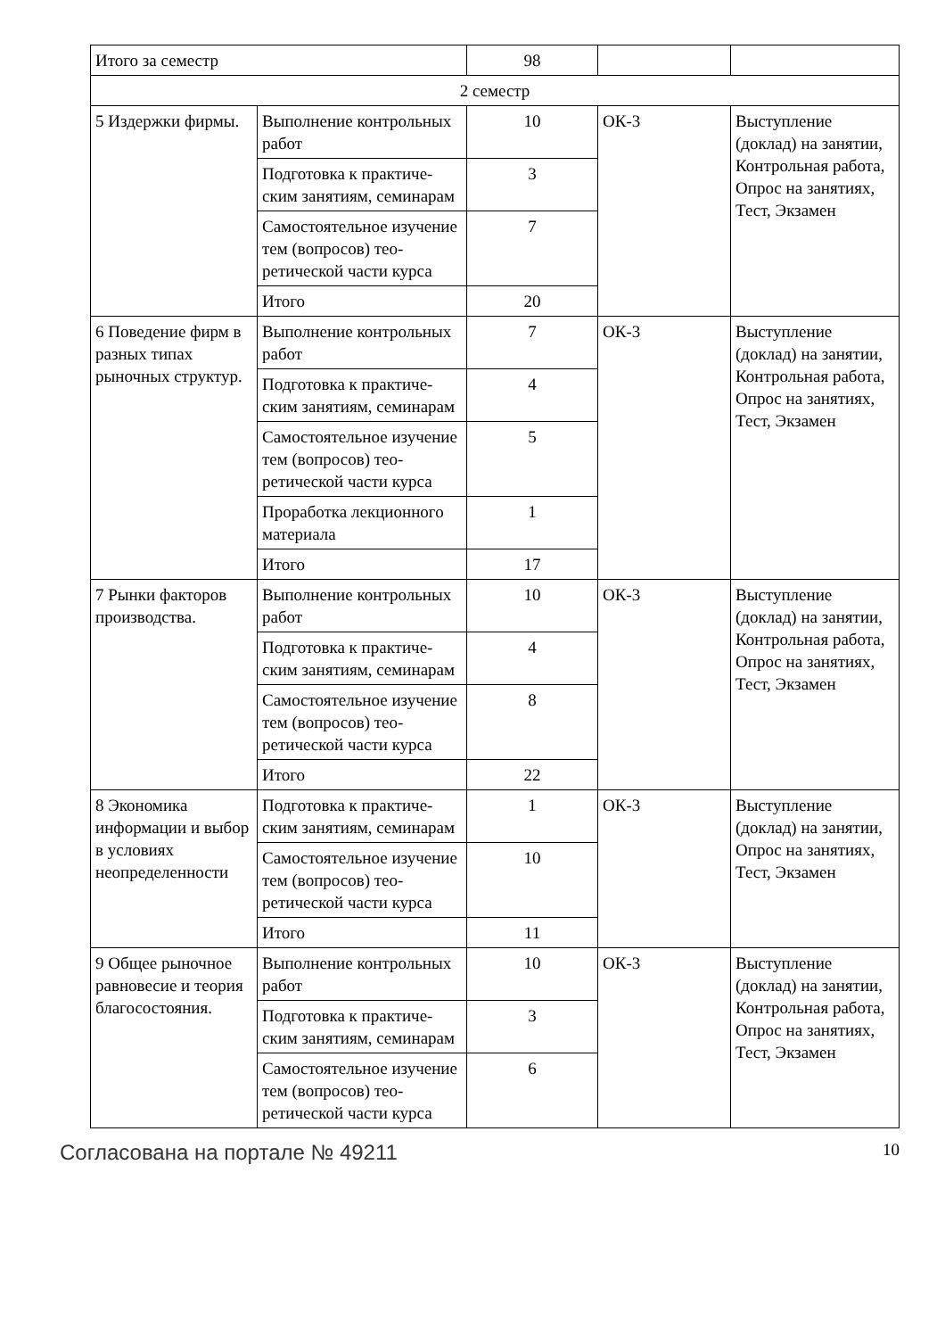| Итого за семестр | | 98 | | |
| 2 семестр | | | | |
| 5 Издержки фирмы. | Выполнение контроль­ных работ | 10 | ОК-3 | Выступление (доклад) на заня­тии, Контрольная работа, Опрос на занятиях, Тест, Эк­замен |
| | Подготовка к практиче­ским занятиям, семина­рам | 3 | | |
| | Самостоятельное изуче­ние тем (вопросов) тео­ретической части курса | 7 | | |
| | Итого | 20 | | |
| 6 Поведение фирм в разных типах рыночных структур. | Выполнение контроль­ных работ | 7 | ОК-3 | Выступление (доклад) на заня­тии, Контрольная работа, Опрос на занятиях, Тест, Эк­замен |
| | Подготовка к практиче­ским занятиям, семина­рам | 4 | | |
| | Самостоятельное изуче­ние тем (вопросов) тео­ретической части курса | 5 | | |
| | Проработка лекционно­го материала | 1 | | |
| | Итого | 17 | | |
| 7 Рынки факторов производства. | Выполнение контроль­ных работ | 10 | ОК-3 | Выступление (доклад) на заня­тии, Контрольная работа, Опрос на занятиях, Тест, Эк­замен |
| | Подготовка к практиче­ским занятиям, семина­рам | 4 | | |
| | Самостоятельное изуче­ние тем (вопросов) тео­ретической части курса | 8 | | |
| | Итого | 22 | | |
| 8 Экономика информации и выбор в условиях неопределенности | Подготовка к практиче­ским занятиям, семина­рам | 1 | ОК-3 | Выступление (доклад) на заня­тии, Опрос на заня­тиях, Тест, Экзамен |
| | Самостоятельное изуче­ние тем (вопросов) тео­ретической части курса | 10 | | |
| | Итого | 11 | | |
| 9 Общее рыночное равновесие и теория благосостояния. | Выполнение контроль­ных работ | 10 | ОК-3 | Выступление (доклад) на заня­тии, Контрольная работа, Опрос на занятиях, Тест, Эк­замен |
| | Подготовка к практиче­ским занятиям, семина­рам | 3 | | |
| | Самостоятельное изуче­ние тем (вопросов) тео­ретической части курса | 6 | | |
Согласована на портале № 49211 10